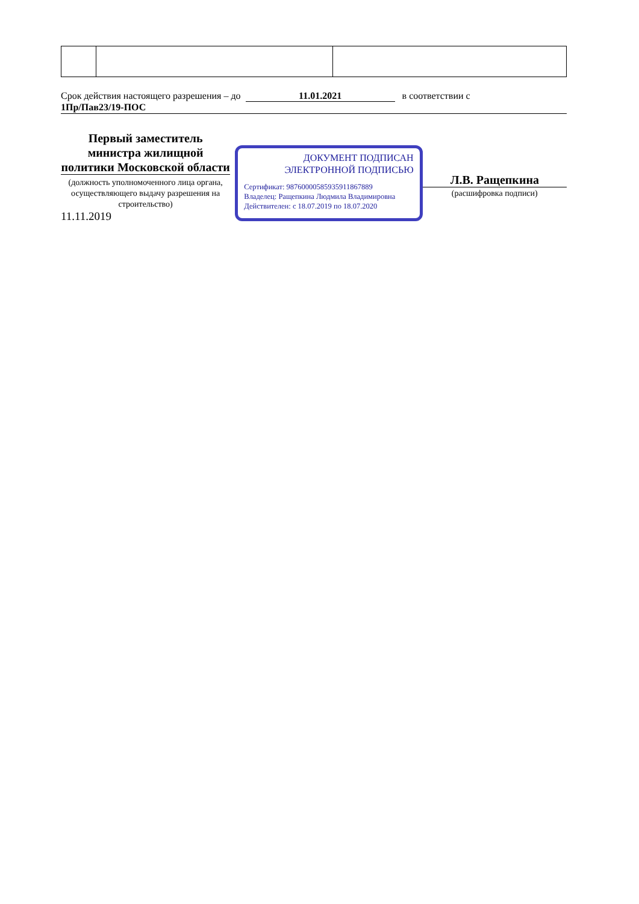Срок действия настоящего разрешения – до 11.01.2021 в соответствии с
1Пр/Пав23/19-ПОС
Первый заместитель министра жилищной политики Московской области
(должность уполномоченного лица органа, осуществляющего выдачу разрешения на строительство)
11.11.2019
ДОКУМЕНТ ПОДПИСАН ЭЛЕКТРОННОЙ ПОДПИСЬЮ
Сертификат: 98760000585935911867889
Владелец: Ращепкина Людмила Владимировна
Действителен: с 18.07.2019 по 18.07.2020
Л.В. Ращепкина
(расшифровка подписи)